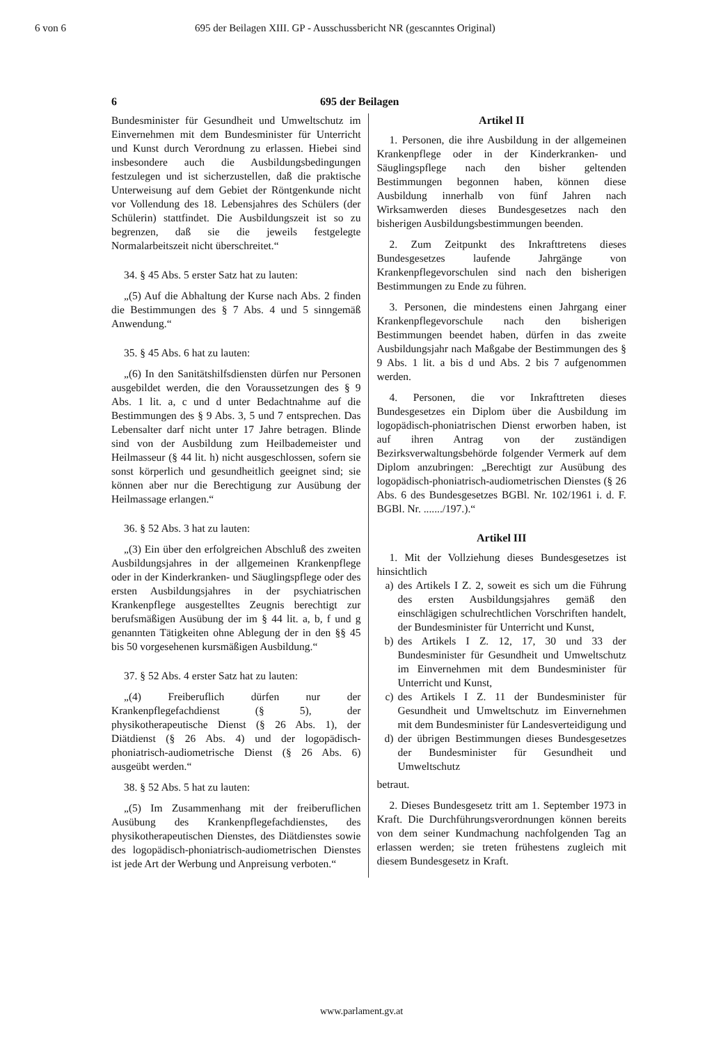6 von 6 695 der Beilagen XIII. GP - Ausschussbericht NR (gescanntes Original)
6 695 der Beilagen
Bundesminister für Gesundheit und Umweltschutz im Einvernehmen mit dem Bundesminister für Unterricht und Kunst durch Verordnung zu erlassen. Hiebei sind insbesondere auch die Ausbildungsbedingungen festzulegen und ist sicherzustellen, daß die praktische Unterweisung auf dem Gebiet der Röntgenkunde nicht vor Vollendung des 18. Lebensjahres des Schülers (der Schülerin) stattfindet. Die Ausbildungszeit ist so zu begrenzen, daß sie die jeweils festgelegte Normalarbeitszeit nicht überschreitet.“
34. § 45 Abs. 5 erster Satz hat zu lauten:
„(5) Auf die Abhaltung der Kurse nach Abs. 2 finden die Bestimmungen des § 7 Abs. 4 und 5 sinngemäß Anwendung.“
35. § 45 Abs. 6 hat zu lauten:
„(6) In den Sanitätshilfsdiensten dürfen nur Personen ausgebildet werden, die den Voraussetzungen des § 9 Abs. 1 lit. a, c und d unter Bedachtnahme auf die Bestimmungen des § 9 Abs. 3, 5 und 7 entsprechen. Das Lebensalter darf nicht unter 17 Jahre betragen. Blinde sind von der Ausbildung zum Heilbademeister und Heilmasseur (§ 44 lit. h) nicht ausgeschlossen, sofern sie sonst körperlich und gesundheitlich geeignet sind; sie können aber nur die Berechtigung zur Ausübung der Heilmassage erlangen.“
36. § 52 Abs. 3 hat zu lauten:
„(3) Ein über den erfolgreichen Abschluß des zweiten Ausbildungsjahres in der allgemeinen Krankenpflege oder in der Kinderkranken- und Säuglingspflege oder des ersten Ausbildungsjahres in der psychiatrischen Krankenpflege ausgestelltes Zeugnis berechtigt zur berufsmäßigen Ausübung der im § 44 lit. a, b, f und g genannten Tätigkeiten ohne Ablegung der in den §§ 45 bis 50 vorgesehenen kursmäßigen Ausbildung.“
37. § 52 Abs. 4 erster Satz hat zu lauten:
„(4) Freiberuflich dürfen nur der Krankenpflegefachdienst (§ 5), der physikotherapeutische Dienst (§ 26 Abs. 1), der Diätdienst (§ 26 Abs. 4) und der logopädisch-phoniatrisch-audiometrische Dienst (§ 26 Abs. 6) ausgeübt werden.“
38. § 52 Abs. 5 hat zu lauten:
„(5) Im Zusammenhang mit der freiberuflichen Ausübung des Krankenpflegefachdienstes, des physikotherapeutischen Dienstes, des Diätdienstes sowie des logopädisch-phoniatrisch-audiometrischen Dienstes ist jede Art der Werbung und Anpreisung verboten.“
Artikel II
1. Personen, die ihre Ausbildung in der allgemeinen Krankenpflege oder in der Kinderkranken- und Säuglingspflege nach den bisher geltenden Bestimmungen begonnen haben, können diese Ausbildung innerhalb von fünf Jahren nach Wirksamwerden dieses Bundesgesetzes nach den bisherigen Ausbildungsbestimmungen beenden.
2. Zum Zeitpunkt des Inkrafttretens dieses Bundesgesetzes laufende Jahrgänge von Krankenpflegevorschulen sind nach den bisherigen Bestimmungen zu Ende zu führen.
3. Personen, die mindestens einen Jahrgang einer Krankenpflegevorschule nach den bisherigen Bestimmungen beendet haben, dürfen in das zweite Ausbildungsjahr nach Maßgabe der Bestimmungen des § 9 Abs. 1 lit. a bis d und Abs. 2 bis 7 aufgenommen werden.
4. Personen, die vor Inkrafttreten dieses Bundesgesetzes ein Diplom über die Ausbildung im logopädisch-phoniatrischen Dienst erworben haben, ist auf ihren Antrag von der zuständigen Bezirksverwaltungsbehörde folgender Vermerk auf dem Diplom anzubringen: „Berechtigt zur Ausübung des logopädisch-phoniatrisch-audiometrischen Dienstes (§ 26 Abs. 6 des Bundesgesetzes BGBl. Nr. 102/1961 i. d. F. BGBl. Nr. ......./197.).“
Artikel III
1. Mit der Vollziehung dieses Bundesgesetzes ist hinsichtlich
a) des Artikels I Z. 2, soweit es sich um die Führung des ersten Ausbildungsjahres gemäß den einschlägigen schulrechtlichen Vorschriften handelt, der Bundesminister für Unterricht und Kunst,
b) des Artikels I Z. 12, 17, 30 und 33 der Bundesminister für Gesundheit und Umweltschutz im Einvernehmen mit dem Bundesminister für Unterricht und Kunst,
c) des Artikels I Z. 11 der Bundesminister für Gesundheit und Umweltschutz im Einvernehmen mit dem Bundesminister für Landesverteidigung und
d) der übrigen Bestimmungen dieses Bundesgesetzes der Bundesminister für Gesundheit und Umweltschutz
betraut.
2. Dieses Bundesgesetz tritt am 1. September 1973 in Kraft. Die Durchführungsverordnungen können bereits von dem seiner Kundmachung nachfolgenden Tag an erlassen werden; sie treten frühestens zugleich mit diesem Bundesgesetz in Kraft.
www.parlament.gv.at